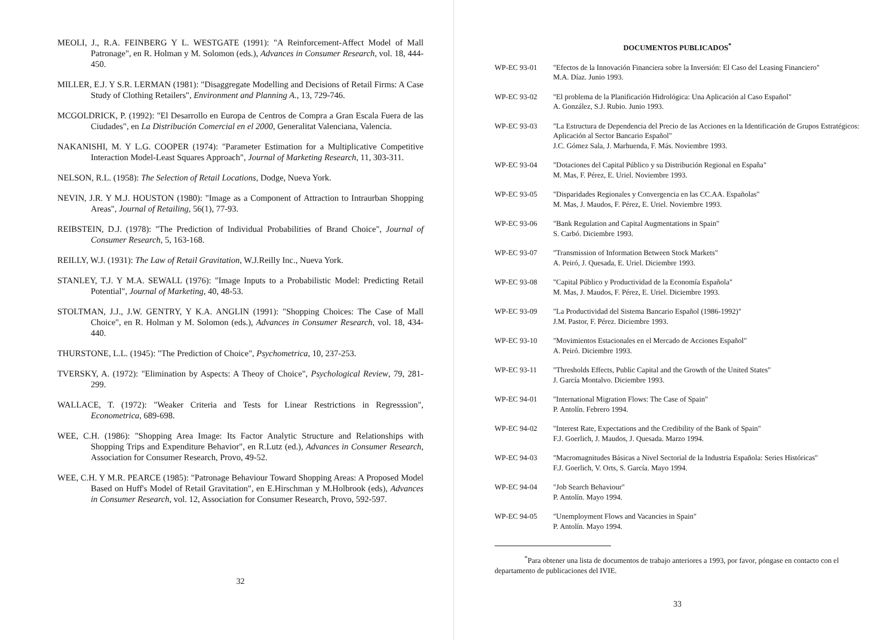MEOLI, J., R.A. FEINBERG Y L. WESTGATE (1991): "A Reinforcement-Affect Model of Mall Patronage", en R. Holman y M. Solomon (eds.), Advances in Consumer Research, vol. 18, 444-450.
MILLER, E.J. Y S.R. LERMAN (1981): "Disaggregate Modelling and Decisions of Retail Firms: A Case Study of Clothing Retailers", Environment and Planning A., 13, 729-746.
MCGOLDRICK, P. (1992): "El Desarrollo en Europa de Centros de Compra a Gran Escala Fuera de las Ciudades", en La Distribución Comercial en el 2000, Generalitat Valenciana, Valencia.
NAKANISHI, M. Y L.G. COOPER (1974): "Parameter Estimation for a Multiplicative Competitive Interaction Model-Least Squares Approach", Journal of Marketing Research, 11, 303-311.
NELSON, R.L. (1958): The Selection of Retail Locations, Dodge, Nueva York.
NEVIN, J.R. Y M.J. HOUSTON (1980): "Image as a Component of Attraction to Intraurban Shopping Areas", Journal of Retailing, 56(1), 77-93.
REIBSTEIN, D.J. (1978): "The Prediction of Individual Probabilities of Brand Choice", Journal of Consumer Research, 5, 163-168.
REILLY, W.J. (1931): The Law of Retail Gravitation, W.J.Reilly Inc., Nueva York.
STANLEY, T.J. Y M.A. SEWALL (1976): "Image Inputs to a Probabilistic Model: Predicting Retail Potential", Journal of Marketing, 40, 48-53.
STOLTMAN, J.J., J.W. GENTRY, Y K.A. ANGLIN (1991): "Shopping Choices: The Case of Mall Choice", en R. Holman y M. Solomon (eds.), Advances in Consumer Research, vol. 18, 434-440.
THURSTONE, L.L. (1945): "The Prediction of Choice", Psychometrica, 10, 237-253.
TVERSKY, A. (1972): "Elimination by Aspects: A Theoy of Choice", Psychological Review, 79, 281-299.
WALLACE, T. (1972): "Weaker Criteria and Tests for Linear Restrictions in Regresssion", Econometrica, 689-698.
WEE, C.H. (1986): "Shopping Area Image: Its Factor Analytic Structure and Relationships with Shopping Trips and Expenditure Behavior", en R.Lutz (ed.), Advances in Consumer Research, Association for Consumer Research, Provo, 49-52.
WEE, C.H. Y M.R. PEARCE (1985): "Patronage Behaviour Toward Shopping Areas: A Proposed Model Based on Huff's Model of Retail Gravitation", en E.Hirschman y M.Holbrook (eds), Advances in Consumer Research, vol. 12, Association for Consumer Research, Provo, 592-597.
32
DOCUMENTOS PUBLICADOS<sup>*</sup>
WP-EC 93-01 "Efectos de la Innovación Financiera sobre la Inversión: El Caso del Leasing Financiero"
M.A. Díaz. Junio 1993.
WP-EC 93-02 "El problema de la Planificación Hidrológica: Una Aplicación al Caso Español"
A. González, S.J. Rubio. Junio 1993.
WP-EC 93-03 "La Estructura de Dependencia del Precio de las Acciones en la Identificación de Grupos Estratégicos: Aplicación al Sector Bancario Español"
J.C. Gómez Sala, J. Marhuenda, F. Más. Noviembre 1993.
WP-EC 93-04 "Dotaciones del Capital Público y su Distribución Regional en España"
M. Mas, F. Pérez, E. Uriel. Noviembre 1993.
WP-EC 93-05 "Disparidades Regionales y Convergencia en las CC.AA. Españolas"
M. Mas, J. Maudos, F. Pérez, E. Uriel. Noviembre 1993.
WP-EC 93-06 "Bank Regulation and Capital Augmentations in Spain"
S. Carbó. Diciembre 1993.
WP-EC 93-07 "Transmission of Information Between Stock Markets"
A. Peiró, J. Quesada, E. Uriel. Diciembre 1993.
WP-EC 93-08 "Capital Público y Productividad de la Economía Española"
M. Mas, J. Maudos, F. Pérez, E. Uriel. Diciembre 1993.
WP-EC 93-09 "La Productividad del Sistema Bancario Español (1986-1992)"
J.M. Pastor, F. Pérez. Diciembre 1993.
WP-EC 93-10 "Movimientos Estacionales en el Mercado de Acciones Español"
A. Peiró. Diciembre 1993.
WP-EC 93-11 "Thresholds Effects, Public Capital and the Growth of the United States"
J. García Montalvo. Diciembre 1993.
WP-EC 94-01 "International Migration Flows: The Case of Spain"
P. Antolín. Febrero 1994.
WP-EC 94-02 "Interest Rate, Expectations and the Credibility of the Bank of Spain"
F.J. Goerlich, J. Maudos, J. Quesada. Marzo 1994.
WP-EC 94-03 "Macromagnitudes Básicas a Nivel Sectorial de la Industria Española: Series Históricas"
F.J. Goerlich, V. Orts, S. García. Mayo 1994.
WP-EC 94-04 "Job Search Behaviour"
P. Antolín. Mayo 1994.
WP-EC 94-05 "Unemployment Flows and Vacancies in Spain"
P. Antolín. Mayo 1994.
<sup>*</sup> Para obtener una lista de documentos de trabajo anteriores a 1993, por favor, póngase en contacto con el departamento de publicaciones del IVIE.
33